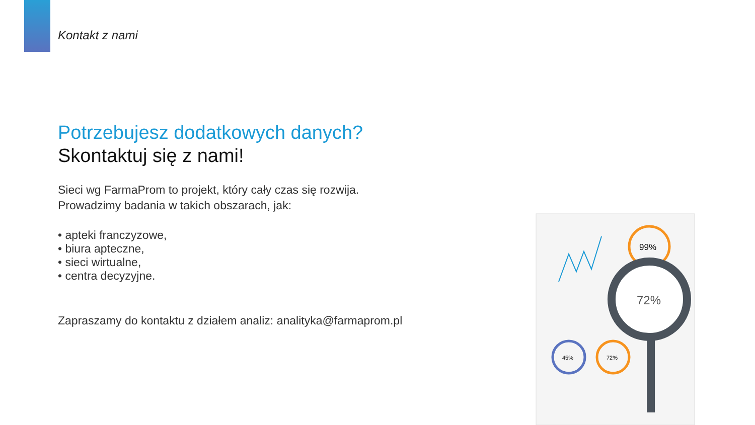Kontakt z nami
Potrzebujesz dodatkowych danych?
Skontaktuj się z nami!
Sieci wg FarmaProm to projekt, który cały czas się rozwija.
Prowadzimy badania w takich obszarach, jak:
• apteki franczyzowe,
• biura apteczne,
• sieci wirtualne,
• centra decyzyjne.
Zapraszamy do kontaktu z działem analiz: analityka@farmaprom.pl
99%
72%
45%
72%